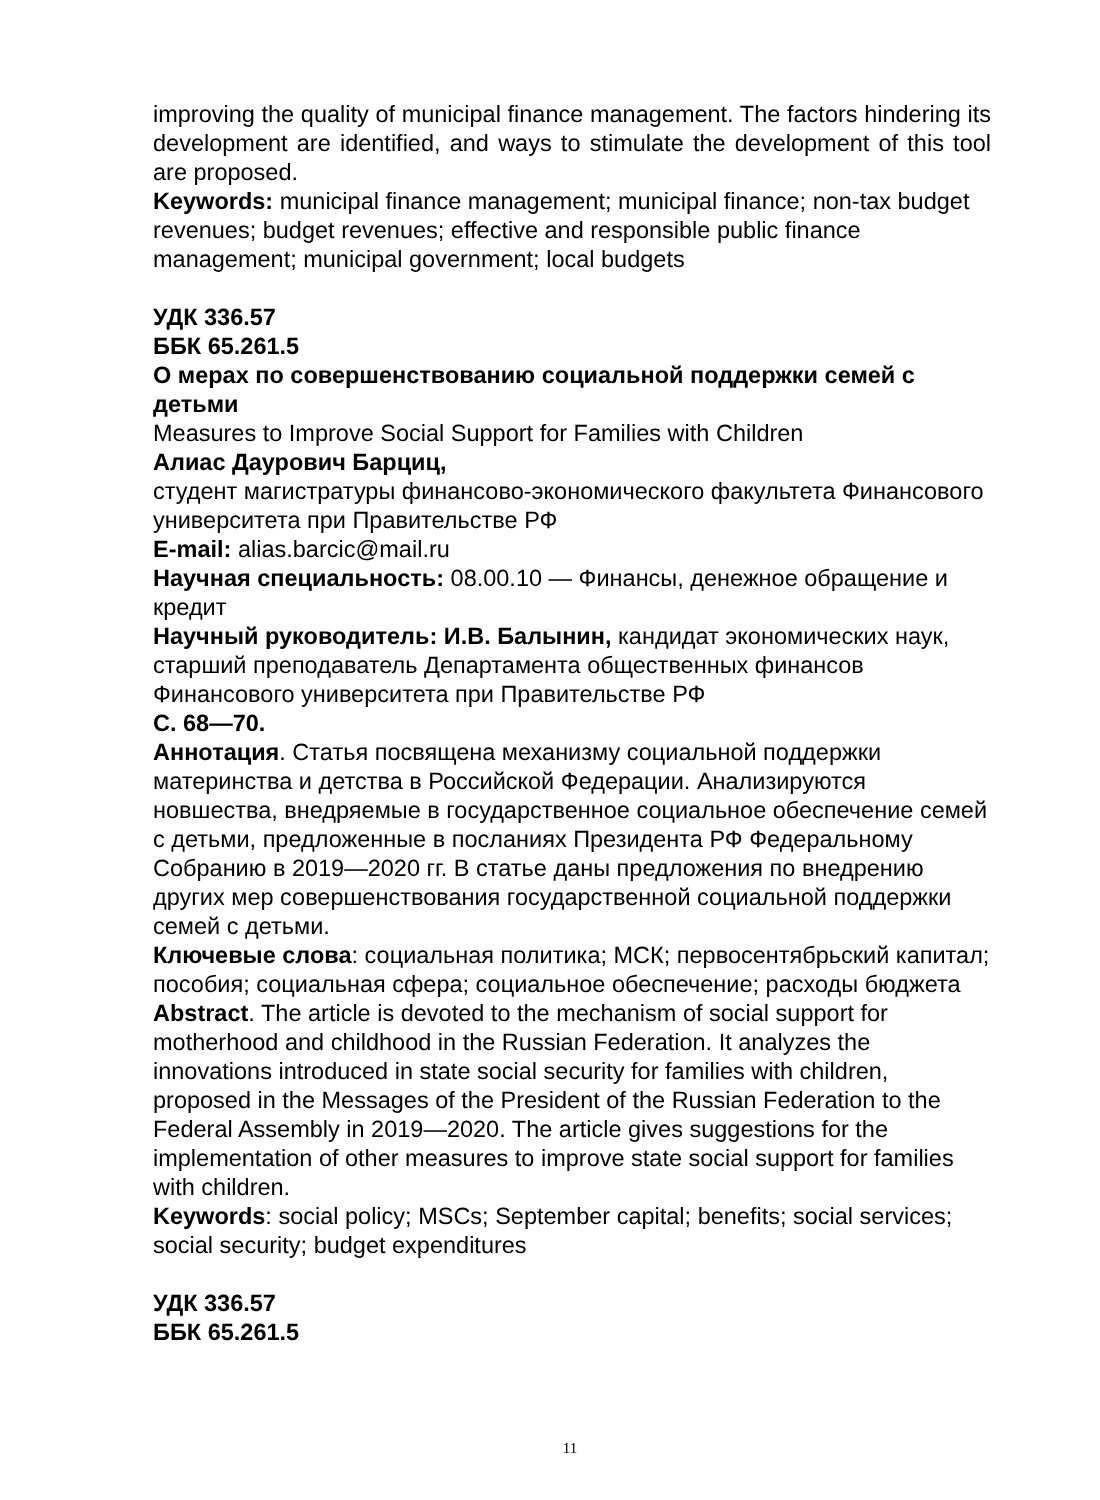improving the quality of municipal finance management. The factors hindering its development are identified, and ways to stimulate the development of this tool are proposed.
Keywords: municipal finance management; municipal finance; non-tax budget revenues; budget revenues; effective and responsible public finance management; municipal government; local budgets
УДК 336.57
ББК 65.261.5
О мерах по совершенствованию социальной поддержки семей с детьми
Measures to Improve Social Support for Families with Children
Алиас Даурович Барциц,
студент магистратуры финансово-экономического факультета Финансового университета при Правительстве РФ
E-mail: alias.barcic@mail.ru
Научная специальность: 08.00.10 — Финансы, денежное обращение и кредит
Научный руководитель: И.В. Балынин, кандидат экономических наук, старший преподаватель Департамента общественных финансов Финансового университета при Правительстве РФ
С. 68—70.
Аннотация. Статья посвящена механизму социальной поддержки материнства и детства в Российской Федерации. Анализируются новшества, внедряемые в государственное социальное обеспечение семей с детьми, предложенные в посланиях Президента РФ Федеральному Собранию в 2019—2020 гг. В статье даны предложения по внедрению других мер совершенствования государственной социальной поддержки семей с детьми.
Ключевые слова: социальная политика; МСК; первосентябрьский капитал; пособия; социальная сфера; социальное обеспечение; расходы бюджета
Abstract. The article is devoted to the mechanism of social support for motherhood and childhood in the Russian Federation. It analyzes the innovations introduced in state social security for families with children, proposed in the Messages of the President of the Russian Federation to the Federal Assembly in 2019—2020. The article gives suggestions for the implementation of other measures to improve state social support for families with children.
Keywords: social policy; MSCs; September capital; benefits; social services; social security; budget expenditures
УДК 336.57
ББК 65.261.5
11